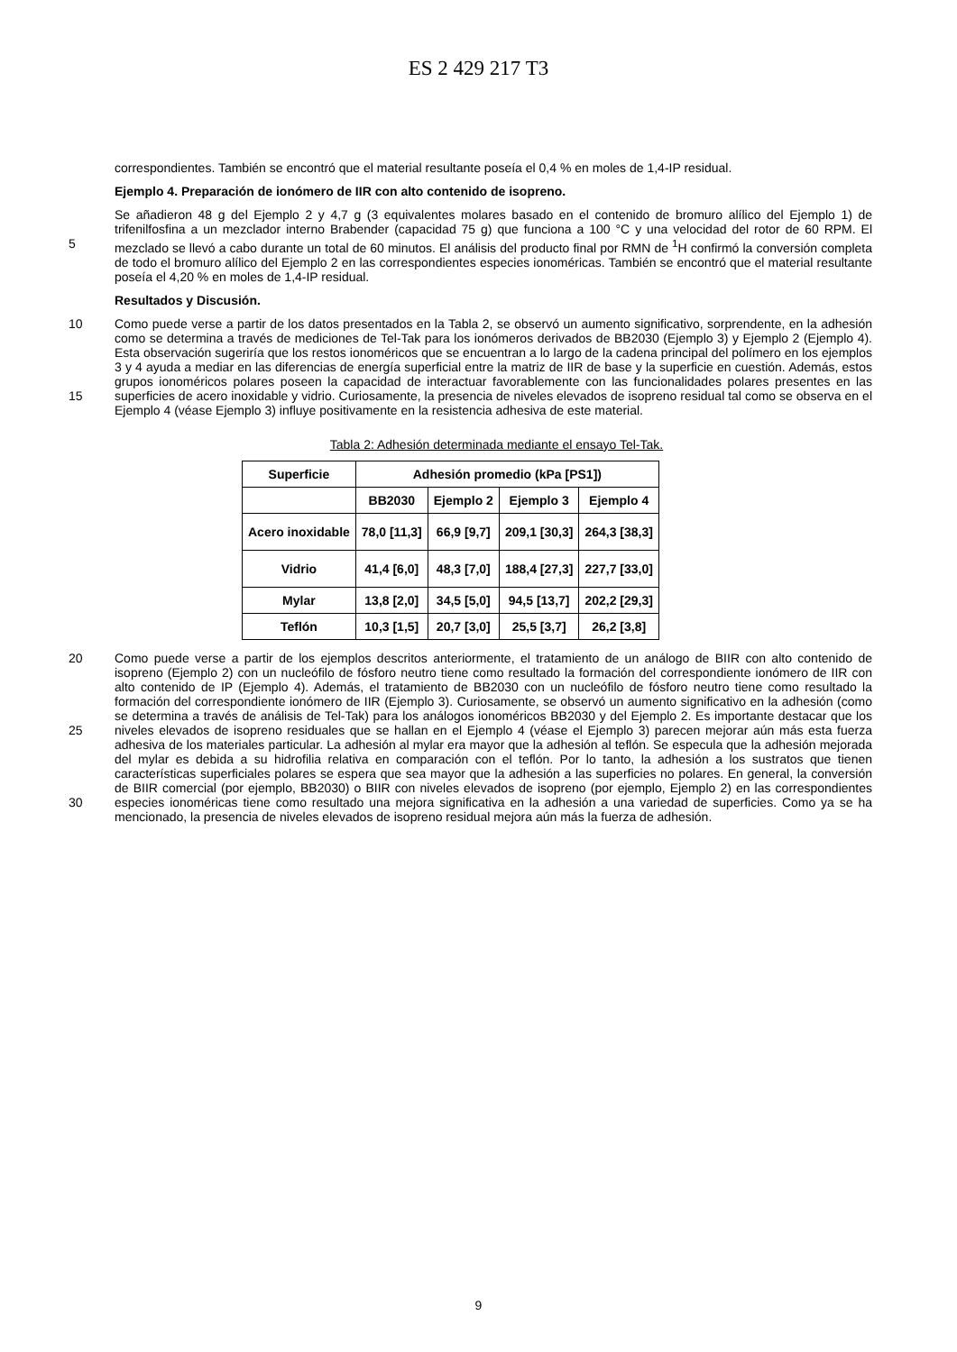ES 2 429 217 T3
correspondientes. También se encontró que el material resultante poseía el 0,4 % en moles de 1,4-IP residual.
Ejemplo 4. Preparación de ionómero de IIR con alto contenido de isopreno.
5 Se añadieron 48 g del Ejemplo 2 y 4,7 g (3 equivalentes molares basado en el contenido de bromuro alílico del Ejemplo 1) de trifenilfosfina a un mezclador interno Brabender (capacidad 75 g) que funciona a 100 °C y una velocidad del rotor de 60 RPM. El mezclado se llevó a cabo durante un total de 60 minutos. El análisis del producto final por RMN de <sup>1</sup>H confirmó la conversión completa de todo el bromuro alílico del Ejemplo 2 en las correspondientes especies ionoméricas. También se encontró que el material resultante poseía el 4,20 % en moles de 1,4-IP residual.
Resultados y Discusión.
10
15
Como puede verse a partir de los datos presentados en la Tabla 2, se observó un aumento significativo, sorprendente, en la adhesión como se determina a través de mediciones de Tel-Tak para los ionómeros derivados de BB2030 (Ejemplo 3) y Ejemplo 2 (Ejemplo 4). Esta observación sugeriría que los restos ionoméricos que se encuentran a lo largo de la cadena principal del polímero en los ejemplos 3 y 4 ayuda a mediar en las diferencias de energía superficial entre la matriz de IIR de base y la superficie en cuestión. Además, estos grupos ionoméricos polares poseen la capacidad de interactuar favorablemente con las funcionalidades polares presentes en las superficies de acero inoxidable y vidrio. Curiosamente, la presencia de niveles elevados de isopreno residual tal como se observa en el Ejemplo 4 (véase Ejemplo 3) influye positivamente en la resistencia adhesiva de este material.
Tabla 2: Adhesión determinada mediante el ensayo Tel-Tak.
| Superficie | Adhesión promedio (kPa [PS1]) | | | |
| --- | --- | --- | --- | --- |
| | BB2030 | Ejemplo 2 | Ejemplo 3 | Ejemplo 4 |
| Acero inoxidable | 78,0 [11,3] | 66,9 [9,7] | 209,1 [30,3] | 264,3 [38,3] |
| Vidrio | 41,4 [6,0] | 48,3 [7,0] | 188,4 [27,3] | 227,7 [33,0] |
| Mylar | 13,8 [2,0] | 34,5 [5,0] | 94,5 [13,7] | 202,2 [29,3] |
| Teflón | 10,3 [1,5] | 20,7 [3,0] | 25,5 [3,7] | 26,2 [3,8] |
20
25
30
Como puede verse a partir de los ejemplos descritos anteriormente, el tratamiento de un análogo de BIIR con alto contenido de isopreno (Ejemplo 2) con un nucleófilo de fósforo neutro tiene como resultado la formación del correspondiente ionómero de IIR con alto contenido de IP (Ejemplo 4). Además, el tratamiento de BB2030 con un nucleófilo de fósforo neutro tiene como resultado la formación del correspondiente ionómero de IIR (Ejemplo 3). Curiosamente, se observó un aumento significativo en la adhesión (como se determina a través de análisis de Tel-Tak) para los análogos ionoméricos BB2030 y del Ejemplo 2. Es importante destacar que los niveles elevados de isopreno residuales que se hallan en el Ejemplo 4 (véase el Ejemplo 3) parecen mejorar aún más esta fuerza adhesiva de los materiales particular. La adhesión al mylar era mayor que la adhesión al teflón. Se especula que la adhesión mejorada del mylar es debida a su hidrofilia relativa en comparación con el teflón. Por lo tanto, la adhesión a los sustratos que tienen características superficiales polares se espera que sea mayor que la adhesión a las superficies no polares. En general, la conversión de BIIR comercial (por ejemplo, BB2030) o BIIR con niveles elevados de isopreno (por ejemplo, Ejemplo 2) en las correspondientes especies ionoméricas tiene como resultado una mejora significativa en la adhesión a una variedad de superficies. Como ya se ha mencionado, la presencia de niveles elevados de isopreno residual mejora aún más la fuerza de adhesión.
9